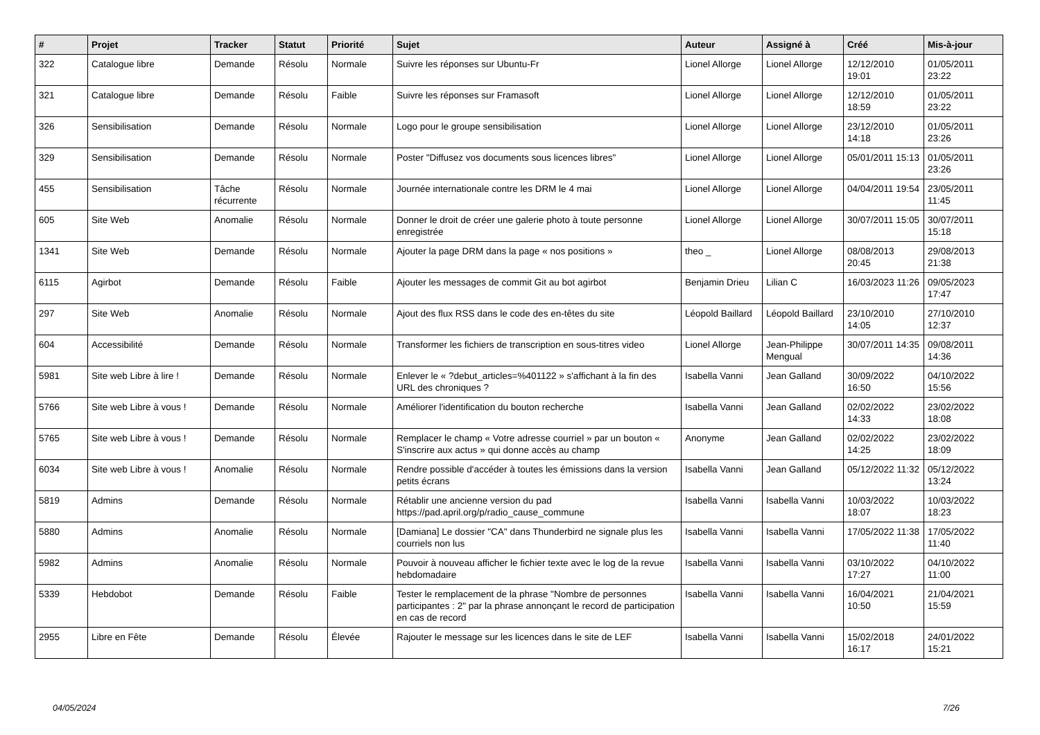| # | Projet | Tracker | Statut | Priorité | Sujet | Auteur | Assigné à | Créé | Mis-à-jour |
| --- | --- | --- | --- | --- | --- | --- | --- | --- | --- |
| 322 | Catalogue libre | Demande | Résolu | Normale | Suivre les réponses sur Ubuntu-Fr | Lionel Allorge | Lionel Allorge | 12/12/2010 19:01 | 01/05/2011 23:22 |
| 321 | Catalogue libre | Demande | Résolu | Faible | Suivre les réponses sur Framasoft | Lionel Allorge | Lionel Allorge | 12/12/2010 18:59 | 01/05/2011 23:22 |
| 326 | Sensibilisation | Demande | Résolu | Normale | Logo pour le groupe sensibilisation | Lionel Allorge | Lionel Allorge | 23/12/2010 14:18 | 01/05/2011 23:26 |
| 329 | Sensibilisation | Demande | Résolu | Normale | Poster "Diffusez vos documents sous licences libres" | Lionel Allorge | Lionel Allorge | 05/01/2011 15:13 | 01/05/2011 23:26 |
| 455 | Sensibilisation | Tâche récurrente | Résolu | Normale | Journée internationale contre les DRM le 4 mai | Lionel Allorge | Lionel Allorge | 04/04/2011 19:54 | 23/05/2011 11:45 |
| 605 | Site Web | Anomalie | Résolu | Normale | Donner le droit de créer une galerie photo à toute personne enregistrée | Lionel Allorge | Lionel Allorge | 30/07/2011 15:05 | 30/07/2011 15:18 |
| 1341 | Site Web | Demande | Résolu | Normale | Ajouter la page DRM dans la page « nos positions » | theo _ | Lionel Allorge | 08/08/2013 20:45 | 29/08/2013 21:38 |
| 6115 | Agirbot | Demande | Résolu | Faible | Ajouter les messages de commit Git au bot agirbot | Benjamin Drieu | Lilian C | 16/03/2023 11:26 | 09/05/2023 17:47 |
| 297 | Site Web | Anomalie | Résolu | Normale | Ajout des flux RSS dans le code des en-têtes du site | Léopold Baillard | Léopold Baillard | 23/10/2010 14:05 | 27/10/2010 12:37 |
| 604 | Accessibilité | Demande | Résolu | Normale | Transformer les fichiers de transcription en sous-titres video | Lionel Allorge | Jean-Philippe Mengual | 30/07/2011 14:35 | 09/08/2011 14:36 |
| 5981 | Site web Libre à lire ! | Demande | Résolu | Normale | Enlever le « ?debut_articles=%401122 » s'affichant à la fin des URL des chroniques ? | Isabella Vanni | Jean Galland | 30/09/2022 16:50 | 04/10/2022 15:56 |
| 5766 | Site web Libre à vous ! | Demande | Résolu | Normale | Améliorer l'identification du bouton recherche | Isabella Vanni | Jean Galland | 02/02/2022 14:33 | 23/02/2022 18:08 |
| 5765 | Site web Libre à vous ! | Demande | Résolu | Normale | Remplacer le champ « Votre adresse courriel » par un bouton « S'inscrire aux actus » qui donne accès au champ | Anonyme | Jean Galland | 02/02/2022 14:25 | 23/02/2022 18:09 |
| 6034 | Site web Libre à vous ! | Anomalie | Résolu | Normale | Rendre possible d'accéder à toutes les émissions dans la version petits écrans | Isabella Vanni | Jean Galland | 05/12/2022 11:32 | 05/12/2022 13:24 |
| 5819 | Admins | Demande | Résolu | Normale | Rétablir une ancienne version du pad https://pad.april.org/p/radio_cause_commune | Isabella Vanni | Isabella Vanni | 10/03/2022 18:07 | 10/03/2022 18:23 |
| 5880 | Admins | Anomalie | Résolu | Normale | [Damiana] Le dossier "CA" dans Thunderbird ne signale plus les courriels non lus | Isabella Vanni | Isabella Vanni | 17/05/2022 11:38 | 17/05/2022 11:40 |
| 5982 | Admins | Anomalie | Résolu | Normale | Pouvoir à nouveau afficher le fichier texte avec le log de la revue hebdomadaire | Isabella Vanni | Isabella Vanni | 03/10/2022 17:27 | 04/10/2022 11:00 |
| 5339 | Hebdobot | Demande | Résolu | Faible | Tester le remplacement de la phrase "Nombre de personnes participantes : 2" par la phrase annonçant le record de participation en cas de record | Isabella Vanni | Isabella Vanni | 16/04/2021 10:50 | 21/04/2021 15:59 |
| 2955 | Libre en Fête | Demande | Résolu | Élevée | Rajouter le message sur les licences dans le site de LEF | Isabella Vanni | Isabella Vanni | 15/02/2018 16:17 | 24/01/2022 15:21 |
04/05/2024 7/26